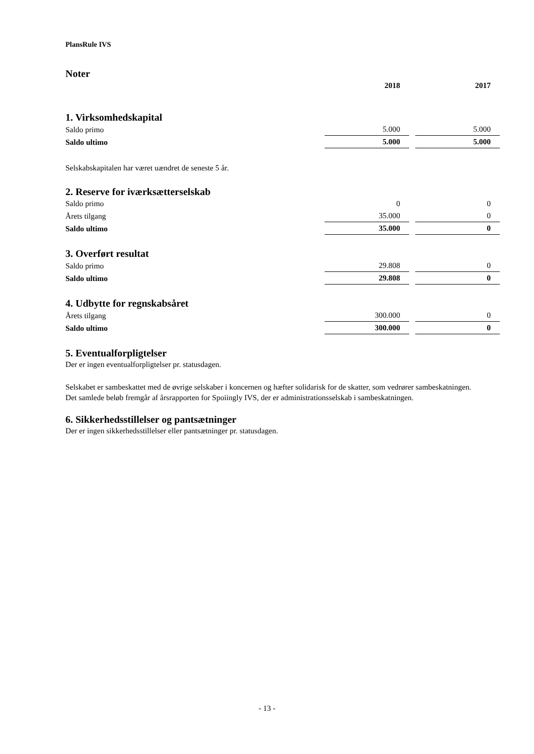PlansRule IVS
Noter
| | 2018 | | 2017 |
1. Virksomhedskapital
| Saldo primo | 5.000 | | 5.000 |
| Saldo ultimo | 5.000 | | 5.000 |
Selskabskapitalen har været uændret de seneste 5 år.
2. Reserve for iværksætterselskab
| Saldo primo | 0 | | 0 |
| Årets tilgang | 35.000 | | 0 |
| Saldo ultimo | 35.000 | | 0 |
3. Overført resultat
| Saldo primo | 29.808 | | 0 |
| Saldo ultimo | 29.808 | | 0 |
4. Udbytte for regnskabsåret
| Årets tilgang | 300.000 | | 0 |
| Saldo ultimo | 300.000 | | 0 |
5. Eventualforpligtelser
Der er ingen eventualforpligtelser pr. statusdagen.
Selskabet er sambeskattet med de øvrige selskaber i koncernen og hæfter solidarisk for de skatter, som vedrører sambeskatningen.
Det samlede beløb fremgår af årsrapporten for Spoiingly IVS, der er administrationsselskab i sambeskatningen.
6. Sikkerhedsstillelser og pantsætninger
Der er ingen sikkerhedsstillelser eller pantsætninger pr. statusdagen.
- 13 -